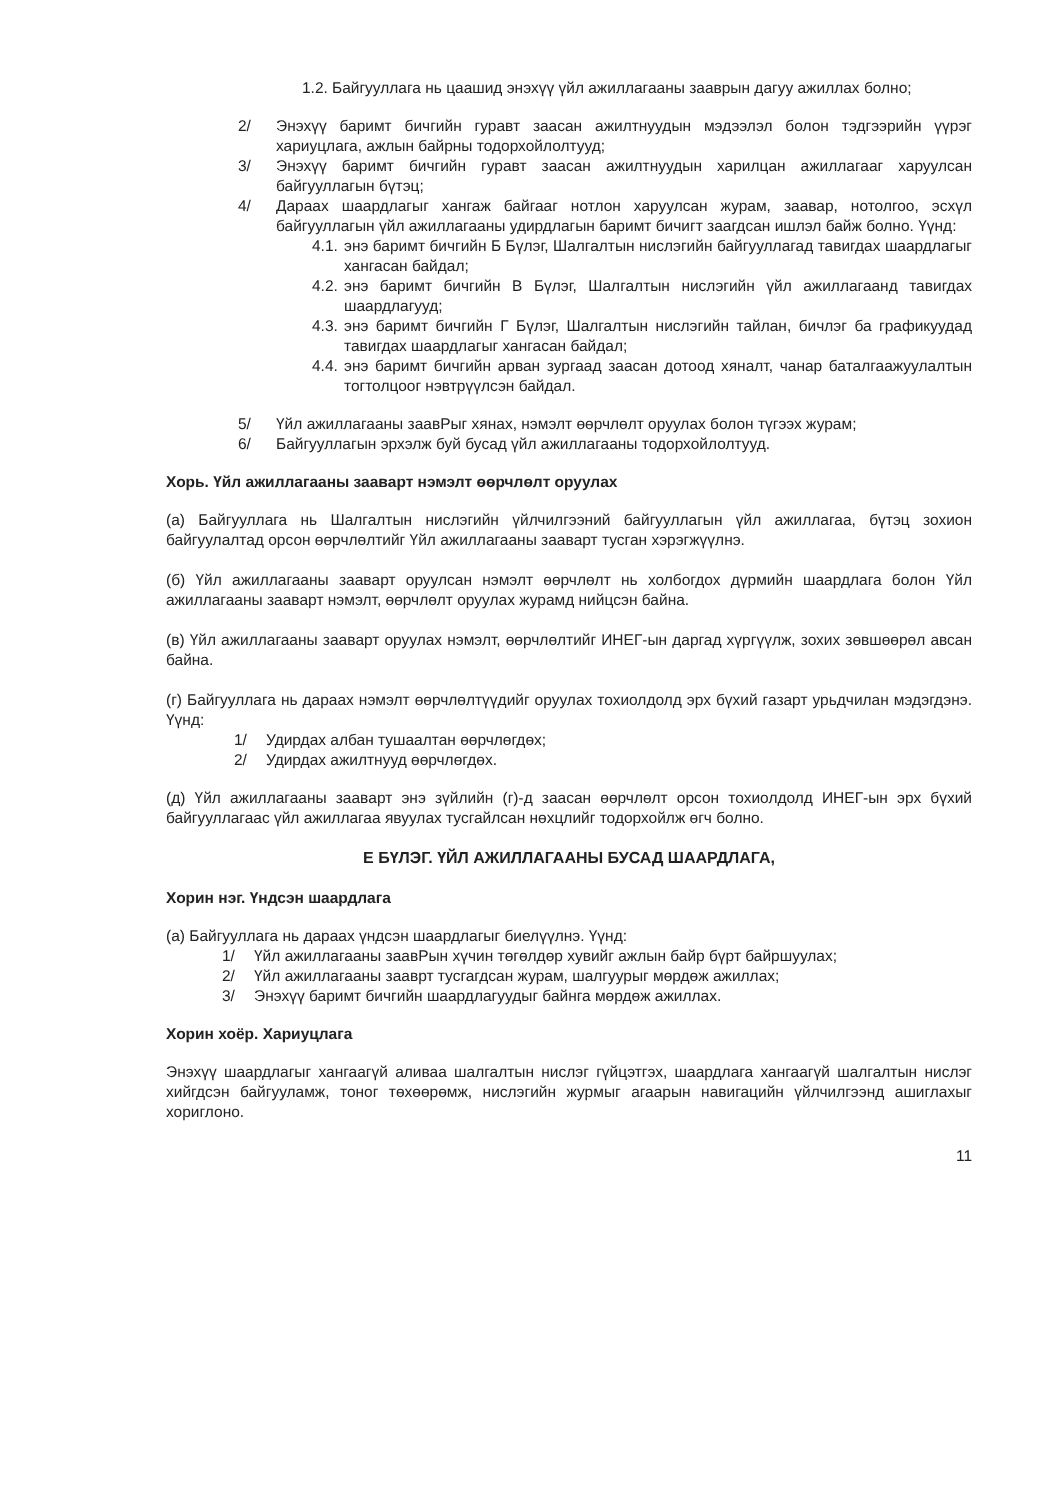1.2. Байгууллага нь цаашид энэхүү үйл ажиллагааны зааврын дагуу ажиллах болно;
2/ Энэхүү баримт бичгийн гуравт заасан ажилтнуудын мэдээлэл болон тэдгээрийн үүрэг хариуцлага, ажлын байрны тодорхойлолтууд;
3/ Энэхүү баримт бичгийн гуравт заасан ажилтнуудын харилцан ажиллагааг харуулсан байгууллагын бүтэц;
4/ Дараах шаардлагыг хангаж байгааг нотлон харуулсан журам, заавар, нотолгоо, эсхүл байгууллагын үйл ажиллагааны удирдлагын баримт бичигт заагдсан ишлэл байж болно. Үүнд:
4.1. энэ баримт бичгийн Б Бүлэг, Шалгалтын нислэгийн байгууллагад тавигдах шаардлагыг хангасан байдал;
4.2. энэ баримт бичгийн В Бүлэг, Шалгалтын нислэгийн үйл ажиллагаанд тавигдах шаардлагууд;
4.3. энэ баримт бичгийн Г Бүлэг, Шалгалтын нислэгийн тайлан, бичлэг ба графикуудад тавигдах шаардлагыг хангасан байдал;
4.4. энэ баримт бичгийн арван зургаад заасан дотоод хяналт, чанар баталгаажуулалтын тогтолцоог нэвтрүүлсэн байдал.
5/ Үйл ажиллагааны заавРыг хянах, нэмэлт өөрчлөлт оруулах болон түгээх журам;
6/ Байгууллагын эрхэлж буй бусад үйл ажиллагааны тодорхойлолтууд.
Хорь. Үйл ажиллагааны заавaрт нэмэлт өөрчлөлт оруулах
(а) Байгууллага нь Шалгалтын нислэгийн үйлчилгээний байгууллагын үйл ажиллагаа, бүтэц зохион байгуулалтад орсон өөрчлөлтийг Үйл ажиллагааны заавaрт тусган хэрэгжүүлнэ.
(б) Үйл ажиллагааны заавaрт оруулсан нэмэлт өөрчлөлт нь холбогдох дүрмийн шаардлага болон Үйл ажиллагааны заавaрт нэмэлт, өөрчлөлт оруулах журамд нийцсэн байна.
(в) Үйл ажиллагааны заавaрт оруулах нэмэлт, өөрчлөлтийг ИНЕГ-ын даргад хүргүүлж, зохих зөвшөөрөл авсан байна.
(г) Байгууллага нь дараах нэмэлт өөрчлөлтүүдийг оруулах тохиолдолд эрх бүхий газарт урьдчилан мэдэгдэнэ. Үүнд:
1/ Удирдах албан тушаалтан өөрчлөгдөх;
2/ Удирдах ажилтнууд өөрчлөгдөх.
(д) Үйл ажиллагааны заавaрт энэ зүйлийн (г)-д заасан өөрчлөлт орсон тохиолдолд ИНЕГ-ын эрх бүхий байгууллагаас үйл ажиллагаа явуулах тусгайлсан нөхцлийг тодорхойлж өгч болно.
Е БҮЛЭГ. ҮЙЛ АЖИЛЛАГААНЫ БУСАД ШААРДЛАГА,
Хорин нэг. Үндсэн шаардлага
(а) Байгууллага нь дараах үндсэн шаардлагыг биелүүлнэ. Үүнд:
1/ Үйл ажиллагааны заавРын хүчин төгөлдөр хувийг ажлын байр бүрт байршуулах;
2/ Үйл ажиллагааны зааврт тусгагдсан журам, шалгуурыг мөрдөж ажиллах;
3/ Энэхүү баримт бичгийн шаардлагуудыг байнга мөрдөж ажиллах.
Хорин хоёр. Хариуцлага
Энэхүү шаардлагыг хангаагүй аливаа шалгалтын нислэг гүйцэтгэх, шаардлага хангаагүй шалгалтын нислэг хийгдсэн байгууламж, тоног төхөөрөмж, нислэгийн журмыг агаарын навигацийн үйлчилгээнд ашиглахыг хориглоно.
11